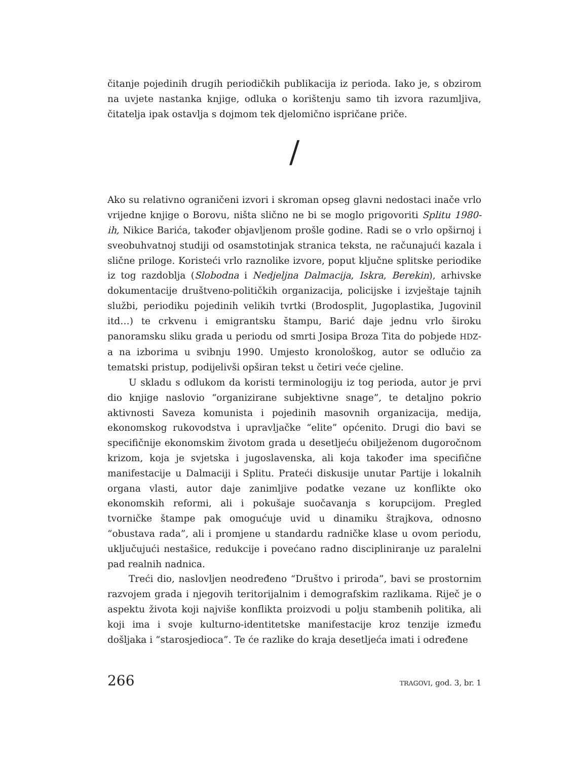čitanje pojedinih drugih periodičkih publikacija iz perioda. Iako je, s obzirom na uvjete nastanka knjige, odluka o korištenju samo tih izvora razumljiva, čitatelja ipak ostavlja s dojmom tek djelomično ispričane priče.
/
Ako su relativno ograničeni izvori i skroman opseg glavni nedostaci inače vrlo vrijedne knjige o Borovu, ništa slično ne bi se moglo prigovoriti Splitu 1980-ih, Nikice Barića, također objavljenom prošle godine. Radi se o vrlo opširnoj i sveobuhvatnoj studiji od osamstotinjak stranica teksta, ne računajući kazala i slične priloge. Koristeći vrlo raznolike izvore, poput ključne splitske periodike iz tog razdoblja (Slobodna i Nedjeljna Dalmacija, Iskra, Berekin), arhivske dokumentacije društveno-političkih organizacija, policijske i izvještaje tajnih službi, periodiku pojedinih velikih tvrtki (Brodosplit, Jugoplastika, Jugovinil itd…) te crkvenu i emigrantsku štampu, Barić daje jednu vrlo široku panoramsku sliku grada u periodu od smrti Josipa Broza Tita do pobjede HDZ-a na izborima u svibnju 1990. Umjesto kronološkog, autor se odlučio za tematski pristup, podijelivši opširan tekst u četiri veće cjeline.
U skladu s odlukom da koristi terminologiju iz tog perioda, autor je prvi dio knjige naslovio “organizirane subjektivne snage”, te detaljno pokrio aktivnosti Saveza komunista i pojedinih masovnih organizacija, medija, ekonomskog rukovodstva i upravljačke “elite” općenito. Drugi dio bavi se specifičnije ekonomskim životom grada u desetljeću obilježenom dugoročnom krizom, koja je svjetska i jugoslavenska, ali koja također ima specifične manifestacije u Dalmaciji i Splitu. Prateći diskusije unutar Partije i lokalnih organa vlasti, autor daje zanimljive podatke vezane uz konflikte oko ekonomskih reformi, ali i pokušaje suočavanja s korupcijom. Pregled tvorničke štampe pak omogućuje uvid u dinamiku štrajkova, odnosno “obustava rada”, ali i promjene u standardu radničke klase u ovom periodu, uključujući nestašice, redukcije i povećano radno discipliniranje uz paralelni pad realnih nadnica.
Treći dio, naslovljen neodređeno “Društvo i priroda”, bavi se prostornim razvojem grada i njegovih teritorijalnim i demografskim razlikama. Riječ je o aspektu života koji najviše konflikta proizvodi u polju stambenih politika, ali koji ima i svoje kulturno-identitetske manifestacije kroz tenzije između došljaka i “starosjedioca”. Te će razlike do kraja desetljeća imati i određene
266 TRAGOVI, god. 3, br. 1